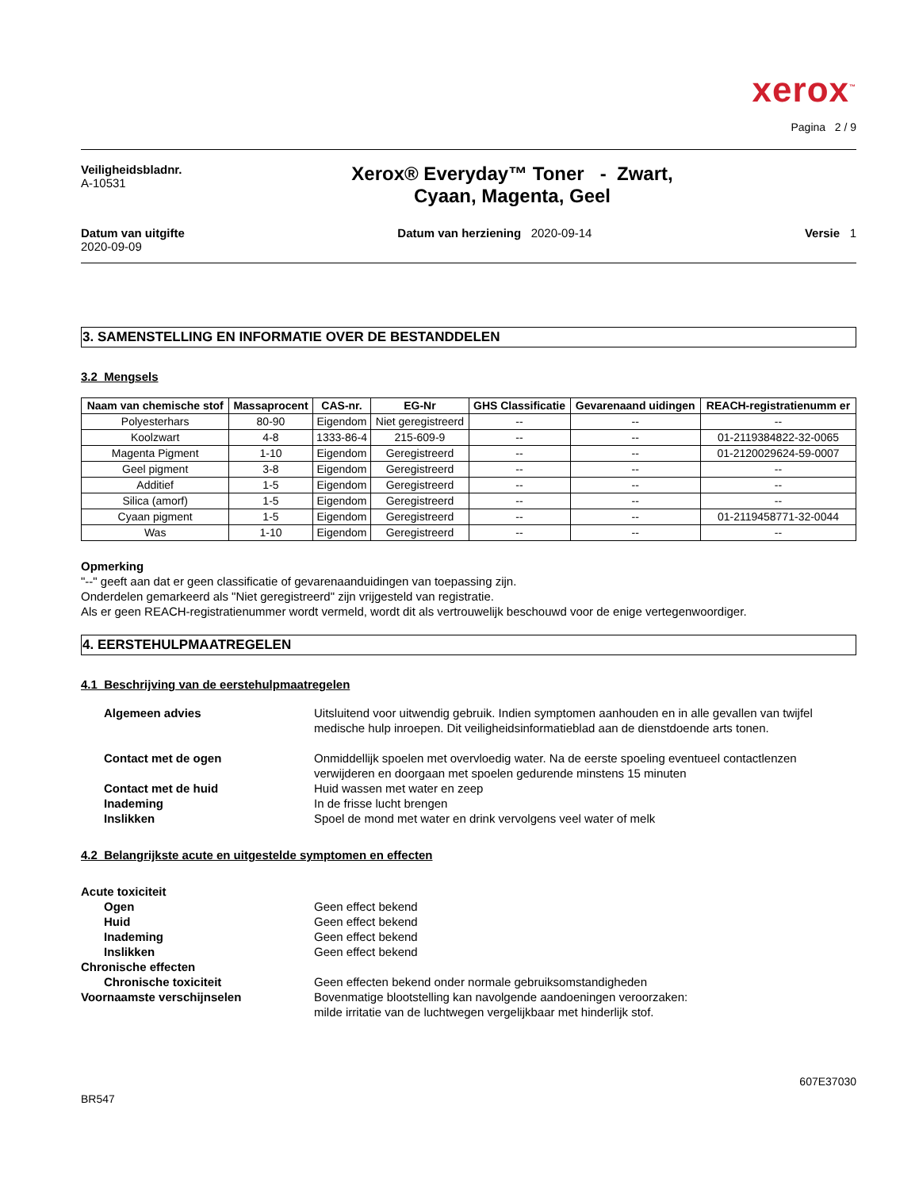xerox<sup>™</sup>
Pagina 2 / 9
Veiligheidsbladnr.
A-10531
Xerox® Everyday™ Toner - Zwart,
Cyaan, Magenta, Geel
Datum van uitgifte
2020-09-09
Datum van herziening 2020-09-14
Versie 1
3. SAMENSTELLING EN INFORMATIE OVER DE BESTANDDELEN
3.2 Mengsels
| Naam van chemische stof | Massaprocent | CAS-nr. | EG-Nr | GHS Classificatie | Gevarenaand uidingen | REACH-registratienumm er |
| --- | --- | --- | --- | --- | --- | --- |
| Polyesterhars | 80-90 | Eigendom | Niet geregistreerd | -- | -- | -- |
| Koolzwart | 4-8 | 1333-86-4 | 215-609-9 | -- | -- | 01-2119384822-32-0065 |
| Magenta Pigment | 1-10 | Eigendom | Geregistreerd | -- | -- | 01-2120029624-59-0007 |
| Geel pigment | 3-8 | Eigendom | Geregistreerd | -- | -- | -- |
| Additief | 1-5 | Eigendom | Geregistreerd | -- | -- | -- |
| Silica (amorf) | 1-5 | Eigendom | Geregistreerd | -- | -- | -- |
| Cyaan pigment | 1-5 | Eigendom | Geregistreerd | -- | -- | 01-2119458771-32-0044 |
| Was | 1-10 | Eigendom | Geregistreerd | -- | -- | -- |
Opmerking
"--" geeft aan dat er geen classificatie of gevarenaanduidingen van toepassing zijn.
Onderdelen gemarkeerd als "Niet geregistreerd" zijn vrijgesteld van registratie.
Als er geen REACH-registratienummer wordt vermeld, wordt dit als vertrouwelijk beschouwd voor de enige vertegenwoordiger.
4. EERSTEHULPMAATREGELEN
4.1 Beschrijving van de eerstehulpmaatregelen
Algemeen advies Uitsluitend voor uitwendig gebruik. Indien symptomen aanhouden en in alle gevallen van twijfel medische hulp inroepen. Dit veiligheidsinformatieblad aan de dienstdoende arts tonen.
Contact met de ogen Onmiddellijk spoelen met overvloedig water. Na de eerste spoeling eventueel contactlenzen verwijderen en doorgaan met spoelen gedurende minstens 15 minuten
Contact met de huid Huid wassen met water en zeep
Inademing In de frisse lucht brengen
Inslikken Spoel de mond met water en drink vervolgens veel water of melk
4.2 Belangrijkste acute en uitgestelde symptomen en effecten
Acute toxiciteit
Ogen Geen effect bekend
Huid Geen effect bekend
Inademing Geen effect bekend
Inslikken Geen effect bekend
Chronische effecten
Chronische toxiciteit Geen effecten bekend onder normale gebruiksomstandigheden
Voornaamste verschijnselen Bovenmatige blootstelling kan navolgende aandoeningen veroorzaken:
milde irritatie van de luchtwegen vergelijkbaar met hinderlijk stof.
607E37030
BR547